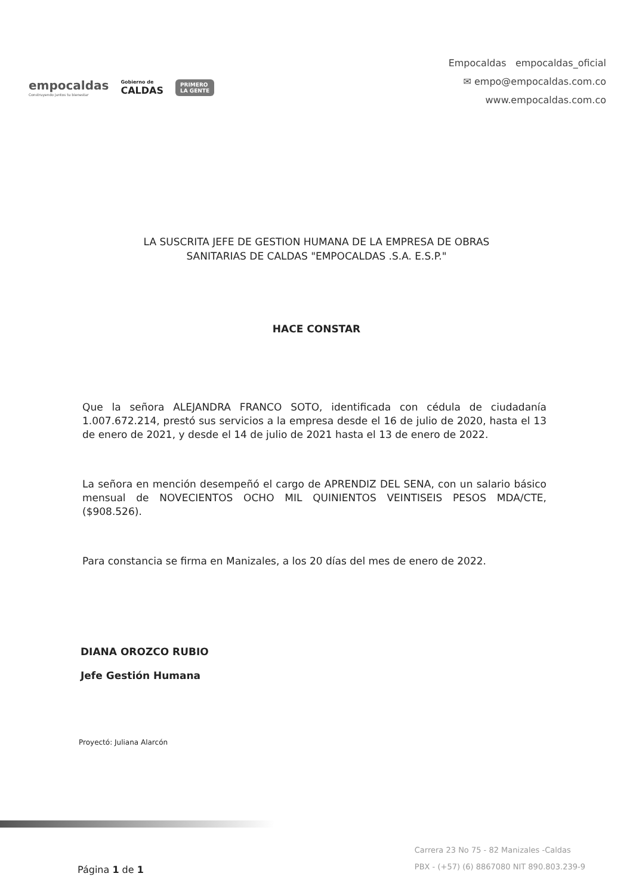empocaldas
Construyendo juntos tu bienestar
Gobierno de
CALDAS
PRIMERO
LA GENTE
Empocaldas empocaldas_oficial
✉ empo@empocaldas.com.co
www.empocaldas.com.co
LA SUSCRITA JEFE DE GESTION HUMANA DE LA EMPRESA DE OBRAS
SANITARIAS DE CALDAS "EMPOCALDAS .S.A. E.S.P."
HACE CONSTAR
Que la señora ALEJANDRA FRANCO SOTO, identificada con cédula de ciudadanía 1.007.672.214, prestó sus servicios a la empresa desde el 16 de julio de 2020, hasta el 13 de enero de 2021, y desde el 14 de julio de 2021 hasta el 13 de enero de 2022.
La señora en mención desempeñó el cargo de APRENDIZ DEL SENA, con un salario básico mensual de NOVECIENTOS OCHO MIL QUINIENTOS VEINTISEIS PESOS MDA/CTE, ($908.526).
Para constancia se firma en Manizales, a los 20 días del mes de enero de 2022.
DIANA OROZCO RUBIO
Jefe Gestión Humana
Proyectó: Juliana Alarcón
Página 1 de 1
Carrera 23 No 75 - 82 Manizales -Caldas
PBX - (+57) (6) 8867080 NIT 890.803.239-9